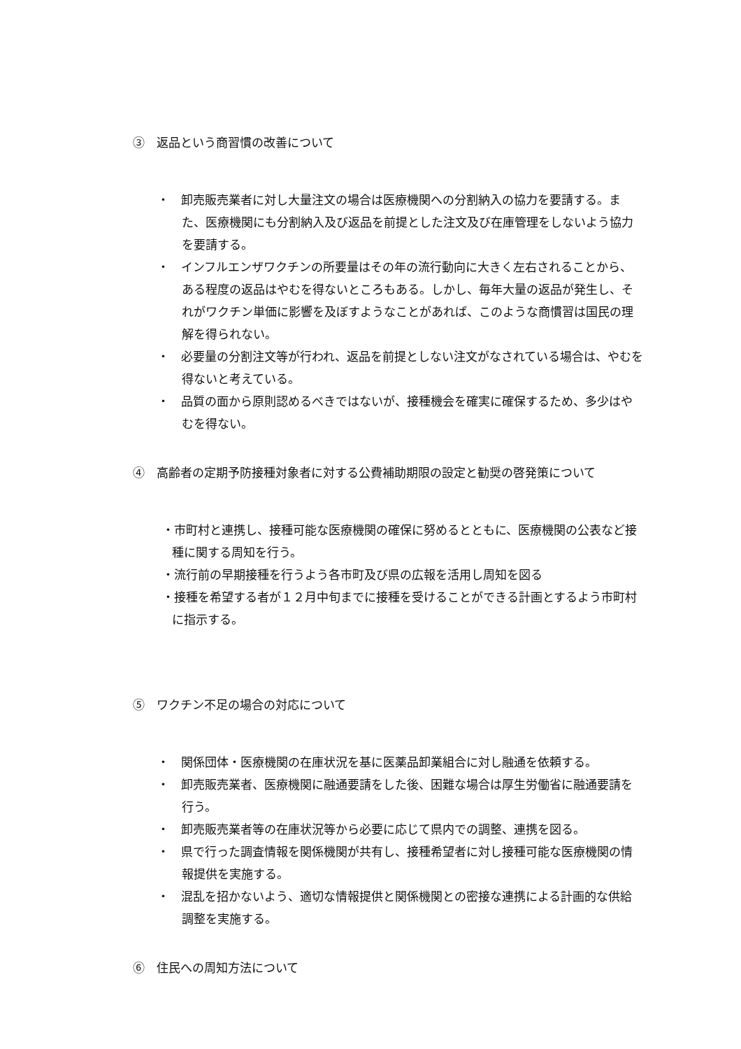③　返品という商習慣の改善について
・　卸売販売業者に対し大量注文の場合は医療機関への分割納入の協力を要請する。また、医療機関にも分割納入及び返品を前提とした注文及び在庫管理をしないよう協力を要請する。
・　インフルエンザワクチンの所要量はその年の流行動向に大きく左右されることから、ある程度の返品はやむを得ないところもある。しかし、毎年大量の返品が発生し、それがワクチン単価に影響を及ぼすようなことがあれば、このような商慣習は国民の理解を得られない。
・　必要量の分割注文等が行われ、返品を前提としない注文がなされている場合は、やむを得ないと考えている。
・　品質の面から原則認めるべきではないが、接種機会を確実に確保するため、多少はやむを得ない。
④　高齢者の定期予防接種対象者に対する公費補助期限の設定と勧奨の啓発策について
・市町村と連携し、接種可能な医療機関の確保に努めるとともに、医療機関の公表など接種に関する周知を行う。
・流行前の早期接種を行うよう各市町及び県の広報を活用し周知を図る
・接種を希望する者が１２月中旬までに接種を受けることができる計画とするよう市町村に指示する。
⑤　ワクチン不足の場合の対応について
・　関係団体・医療機関の在庫状況を基に医薬品卸業組合に対し融通を依頼する。
・　卸売販売業者、医療機関に融通要請をした後、困難な場合は厚生労働省に融通要請を行う。
・　卸売販売業者等の在庫状況等から必要に応じて県内での調整、連携を図る。
・　県で行った調査情報を関係機関が共有し、接種希望者に対し接種可能な医療機関の情報提供を実施する。
・　混乱を招かないよう、適切な情報提供と関係機関との密接な連携による計画的な供給調整を実施する。
⑥　住民への周知方法について